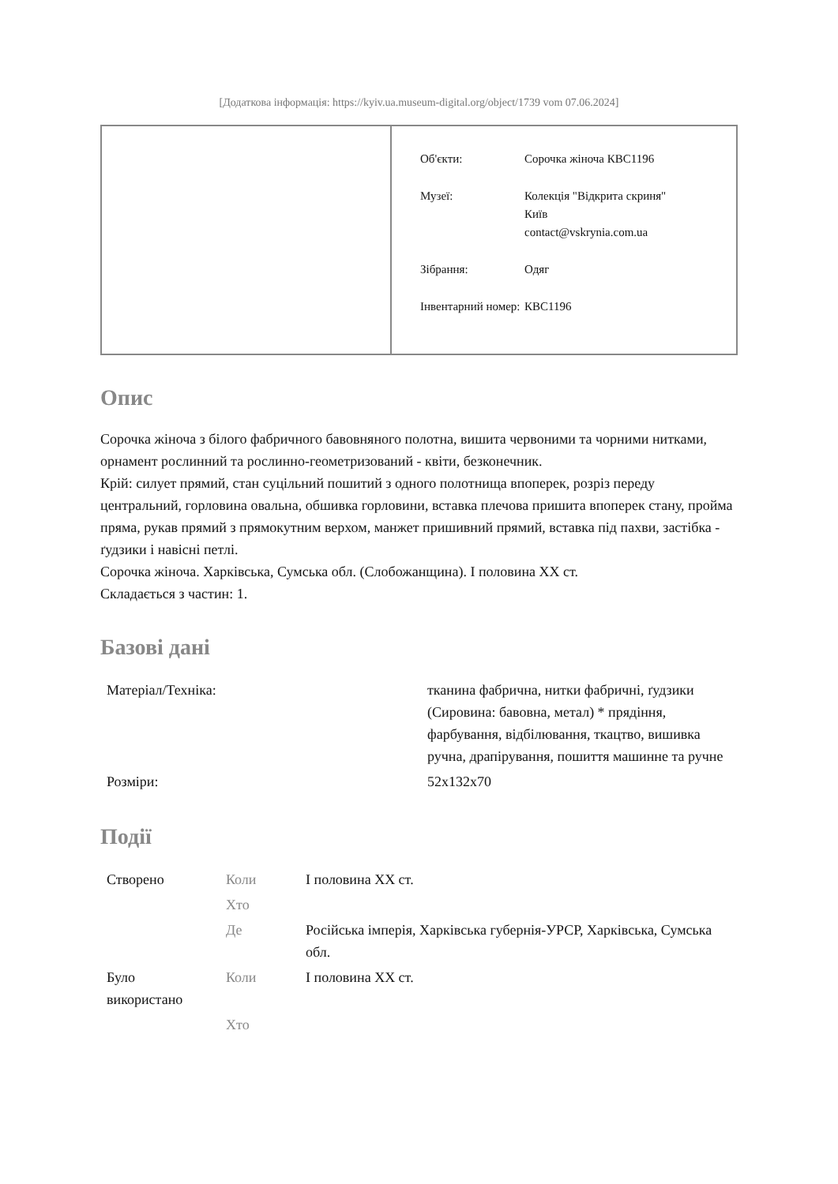[Додаткова інформація: https://kyiv.ua.museum-digital.org/object/1739 vom 07.06.2024]
| Об'єкти: | Сорочка жіноча КВС1196 |
| Музеї: | Колекція "Відкрита скриня" Київ contact@vskrynia.com.ua |
| Зібрання: | Одяг |
| Інвентарний номер: | КВС1196 |
Опис
Сорочка жіноча з білого фабричного бавовняного полотна, вишита червоними та чорними нитками, орнамент рослинний та рослинно-геометризований - квіти, безконечник.
Крій: силует прямий, стан суцільний пошитий з одного полотнища впоперек, розріз переду центральний, горловина овальна, обшивка горловини, вставка плечова пришита впоперек стану, пройма пряма, рукав прямий з прямокутним верхом, манжет пришивний прямий, вставка під пахви, застібка - ґудзики і навісні петлі.
Сорочка жіноча. Харківська, Сумська обл. (Слобожанщина). І половина ХХ ст.
Складається з частин: 1.
Базові дані
| Матеріал/Техніка: | тканина фабрична, нитки фабричні, ґудзики (Сировина: бавовна, метал) * прядіння, фарбування, відбілювання, ткацтво, вишивка ручна, драпірування, пошиття машинне та ручне |
| Розміри: | 52х132х70 |
Події
| Створено | Коли | І половина ХХ ст. |
| | Хто | |
| | Де | Російська імперія, Харківська губернія-УРСР, Харківська, Сумська обл. |
| Було використано | Коли | І половина ХХ ст. |
| | Хто | |